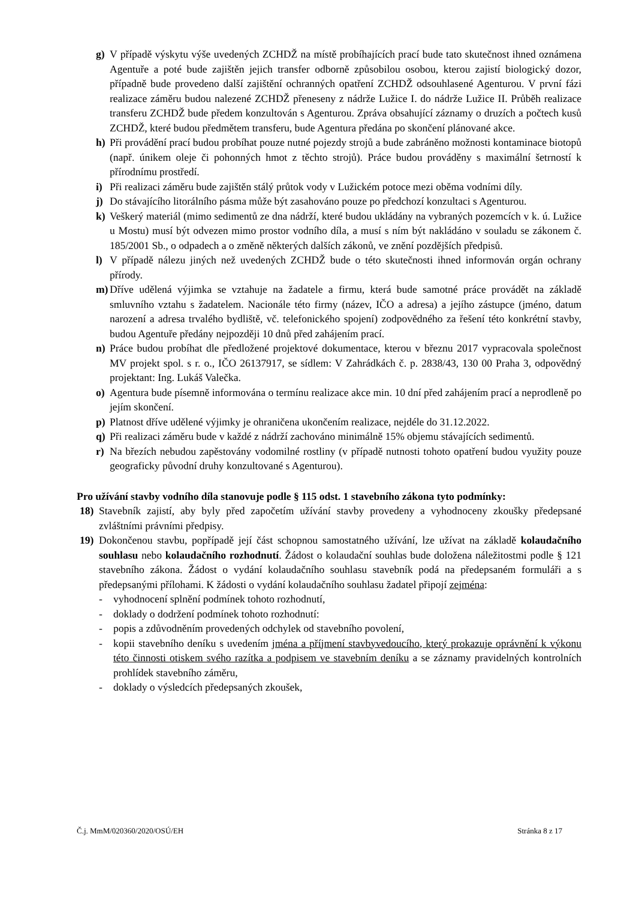g) V případě výskytu výše uvedených ZCHDŽ na místě probíhajících prací bude tato skutečnost ihned oznámena Agentuře a poté bude zajištěn jejich transfer odborně způsobilou osobou, kterou zajistí biologický dozor, případně bude provedeno další zajištění ochranných opatření ZCHDŽ odsouhlasené Agenturou. V první fázi realizace záměru budou nalezené ZCHDŽ přeneseny z nádrže Lužice I. do nádrže Lužice II. Průběh realizace transferu ZCHDŽ bude předem konzultován s Agenturou. Zpráva obsahující záznamy o druzích a počtech kusů ZCHDŽ, které budou předmětem transferu, bude Agentura předána po skončení plánované akce.
h) Při provádění prací budou probíhat pouze nutné pojezdy strojů a bude zabráněno možnosti kontaminace biotopů (např. únikem oleje či pohonných hmot z těchto strojů). Práce budou prováděny s maximální šetrností k přírodnímu prostředí.
i) Při realizaci záměru bude zajištěn stálý průtok vody v Lužickém potoce mezi oběma vodními díly.
j) Do stávajícího litorálního pásma může být zasahováno pouze po předchozí konzultaci s Agenturou.
k) Veškerý materiál (mimo sedimentů ze dna nádrží, které budou ukládány na vybraných pozemcích v k. ú. Lužice u Mostu) musí být odvezen mimo prostor vodního díla, a musí s ním být nakládáno v souladu se zákonem č. 185/2001 Sb., o odpadech a o změně některých dalších zákonů, ve znění pozdějších předpisů.
l) V případě nálezu jiných než uvedených ZCHDŽ bude o této skutečnosti ihned informován orgán ochrany přírody.
m) Dříve udělená výjimka se vztahuje na žadatele a firmu, která bude samotné práce provádět na základě smluvního vztahu s žadatelem. Nacionále této firmy (název, IČO a adresa) a jejího zástupce (jméno, datum narození a adresa trvalého bydliště, vč. telefonického spojení) zodpovědného za řešení této konkrétní stavby, budou Agentuře předány nejpozději 10 dnů před zahájením prací.
n) Práce budou probíhat dle předložené projektové dokumentace, kterou v březnu 2017 vypracovala společnost MV projekt spol. s r. o., IČO 26137917, se sídlem: V Zahrádkách č. p. 2838/43, 130 00 Praha 3, odpovědný projektant: Ing. Lukáš Valečka.
o) Agentura bude písemně informována o termínu realizace akce min. 10 dní před zahájením prací a neprodleně po jejím skončení.
p) Platnost dříve udělené výjimky je ohraničena ukončením realizace, nejdéle do 31.12.2022.
q) Při realizaci záměru bude v každé z nádrží zachováno minimálně 15% objemu stávajících sedimentů.
r) Na březích nebudou zapěstovány vodomilné rostliny (v případě nutnosti tohoto opatření budou využity pouze geograficky původní druhy konzultované s Agenturou).
Pro užívání stavby vodního díla stanovuje podle § 115 odst. 1 stavebního zákona tyto podmínky:
18) Stavebník zajistí, aby byly před započetím užívání stavby provedeny a vyhodnoceny zkoušky předepsané zvláštními právními předpisy.
19) Dokončenou stavbu, popřípadě její část schopnou samostatného užívání, lze užívat na základě kolaudačního souhlasu nebo kolaudačního rozhodnutí. Žádost o kolaudační souhlas bude doložena náležitostmi podle § 121 stavebního zákona. Žádost o vydání kolaudačního souhlasu stavebník podá na předepsaném formuláři a s předepsanými přílohami. K žádosti o vydání kolaudačního souhlasu žadatel připojí zejména:
- vyhodnocení splnění podmínek tohoto rozhodnutí,
- doklady o dodržení podmínek tohoto rozhodnutí:
- popis a zdůvodněním provedených odchylek od stavebního povolení,
- kopii stavebního deníku s uvedením jména a příjmení stavbyvedoucího, který prokazuje oprávnění k výkonu této činnosti otiskem svého razítka a podpisem ve stavebním deníku a se záznamy pravidelných kontrolních prohlídek stavebního záměru,
- doklady o výsledcích předepsaných zkoušek,
Č.j. MmM/020360/2020/OSÚ/EH Stránka 8 z 17